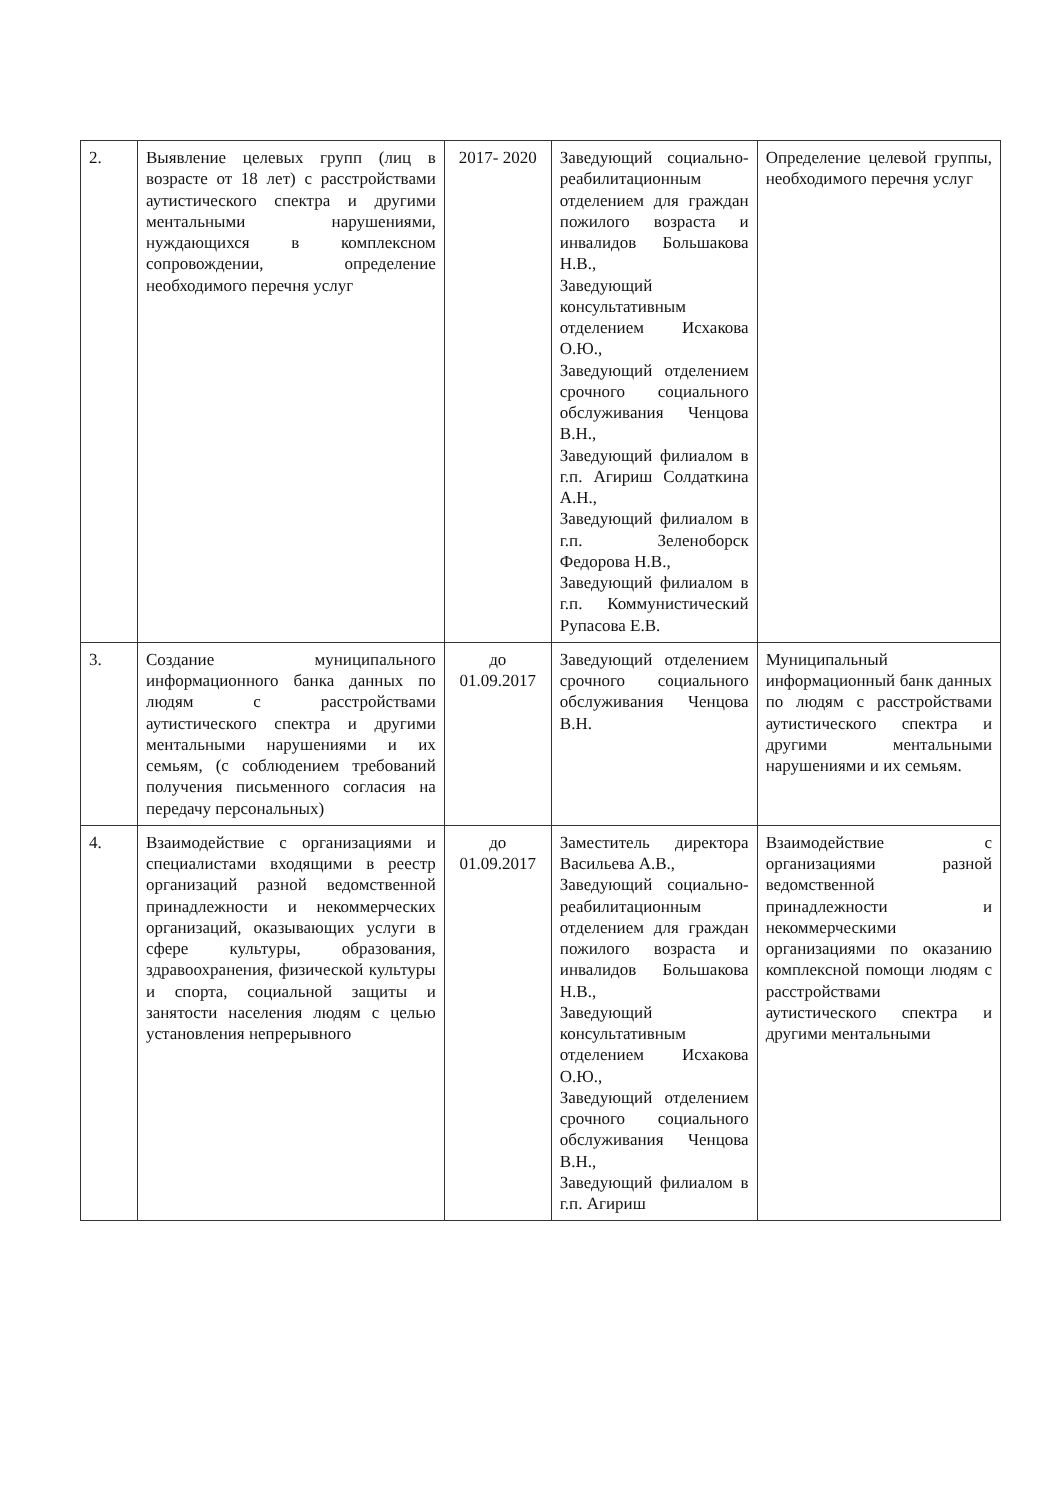| 2. | Выявление целевых групп (лиц в возрасте от 18 лет) с расстройствами аутистического спектра и другими ментальными нарушениями, нуждающихся в комплексном сопровождении, определение необходимого перечня услуг | 2017- 2020 | Заведующий социально-реабилитационным отделением для граждан пожилого возраста и инвалидов Большакова Н.В., Заведующий консультативным отделением Исхакова О.Ю., Заведующий отделением срочного социального обслуживания Ченцова В.Н., Заведующий филиалом в г.п. Агириш Солдаткина А.Н., Заведующий филиалом в г.п. Зеленоборск Федорова Н.В., Заведующий филиалом в г.п. Коммунистический Рупасова Е.В. | Определение целевой группы, необходимого перечня услуг |
| 3. | Создание муниципального информационного банка данных по людям с расстройствами аутистического спектра и другими ментальными нарушениями и их семьям, (с соблюдением требований получения письменного согласия на передачу персональных) | до 01.09.2017 | Заведующий отделением срочного социального обслуживания Ченцова В.Н. | Муниципальный информационный банк данных по людям с расстройствами аутистического спектра и другими ментальными нарушениями и их семьям. |
| 4. | Взаимодействие с организациями и специалистами входящими в реестр организаций разной ведомственной принадлежности и некоммерческих организаций, оказывающих услуги в сфере культуры, образования, здравоохранения, физической культуры и спорта, социальной защиты и занятости населения людям с целью установления непрерывного | до 01.09.2017 | Заместитель директора Васильева А.В., Заведующий социально-реабилитационным отделением для граждан пожилого возраста и инвалидов Большакова Н.В., Заведующий консультативным отделением Исхакова О.Ю., Заведующий отделением срочного социального обслуживания Ченцова В.Н., Заведующий филиалом в г.п. Агириш | Взаимодействие с организациями разной ведомственной принадлежности и некоммерческими организациями по оказанию комплексной помощи людям с расстройствами аутистического спектра и другими ментальными |